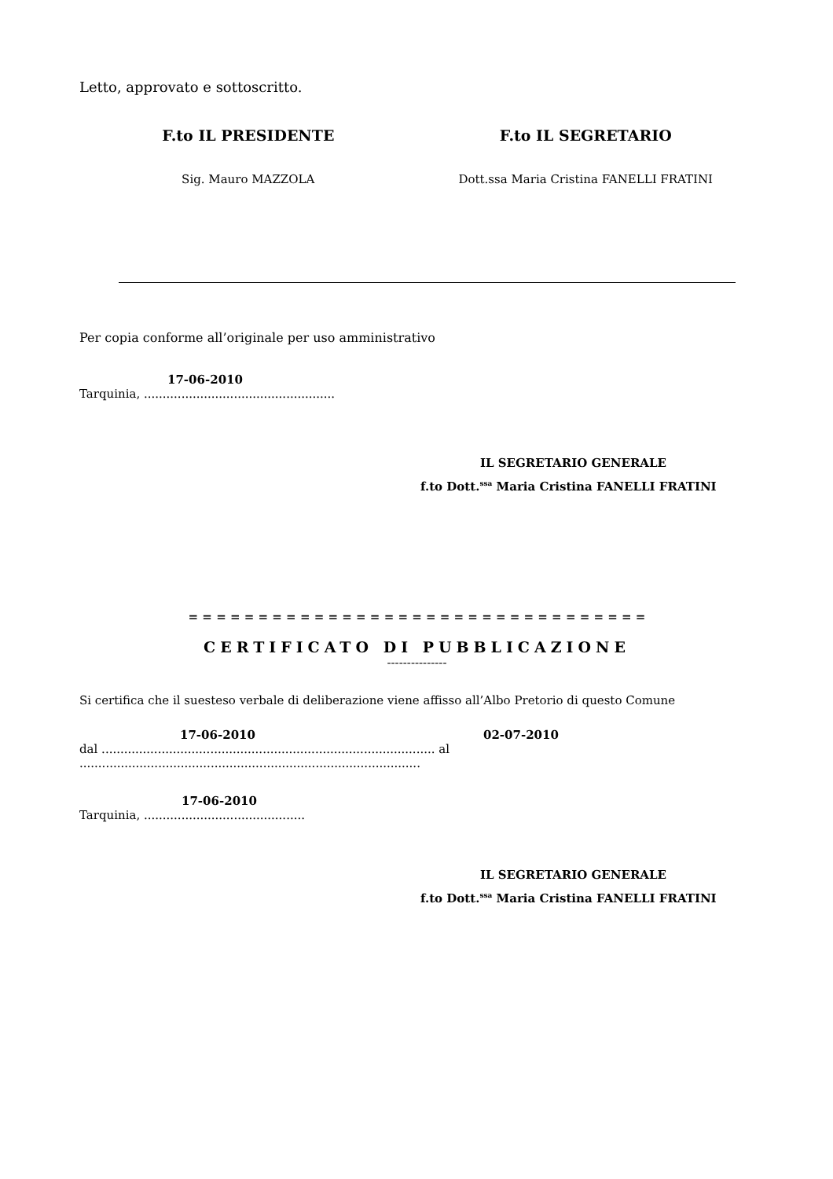Letto, approvato e sottoscritto.
F.to IL PRESIDENTE F.to IL SEGRETARIO
Sig. Mauro MAZZOLA Dott.ssa Maria Cristina FANELLI FRATINI
Per copia conforme all’originale per uso amministrativo
17-06-2010
Tarquinia, ...................................................
IL SEGRETARIO GENERALE
f.to Dott.<sup>ssa</sup> Maria Cristina FANELLI FRATINI
= = = = = = = = = = = = = = = = = = = = = = = = = = = = = = = = =
CERTIFICATO DI PUBBLICAZIONE
---------------
Si certifica che il suesteso verbale di deliberazione viene affisso all’Albo Pretorio di questo Comune
17-06-2010 02-07-2010
dal ......................................................................................... al ...........................................................................................
17-06-2010
Tarquinia, ...........................................
IL SEGRETARIO GENERALE
f.to Dott.<sup>ssa</sup> Maria Cristina FANELLI FRATINI